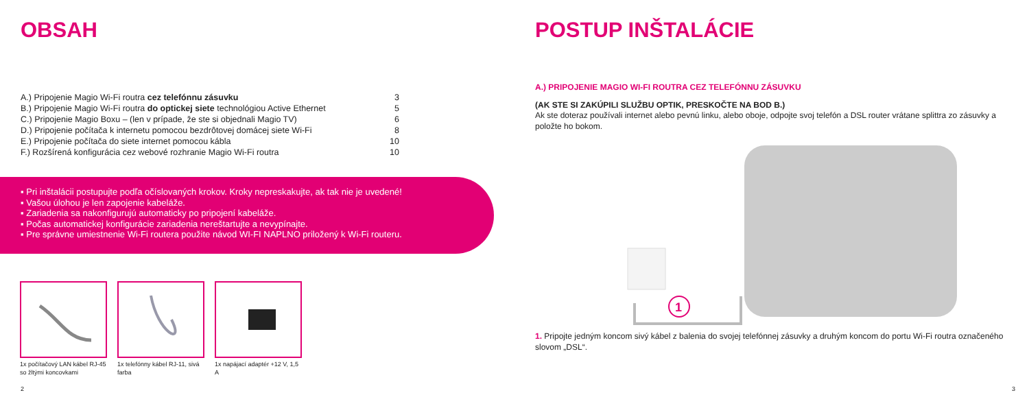OBSAH
A.) Pripojenie Magio Wi-Fi routra cez telefónnu zásuvku 3
B.) Pripojenie Magio Wi-Fi routra do optickej siete technológiou Active Ethernet 5
C.) Pripojenie Magio Boxu – (len v prípade, že ste si objednali Magio TV) 6
D.) Pripojenie počítača k internetu pomocou bezdrôtovej domácej siete Wi-Fi 8
E.) Pripojenie počítača do siete internet pomocou kábla 10
F.) Rozšírená konfigurácia cez webové rozhranie Magio Wi-Fi routra 10
▪ Pri inštalácii postupujte podľa očíslovaných krokov. Kroky nepreskakujte, ak tak nie je uvedené!
▪ Vašou úlohou je len zapojenie kabeláže.
▪ Zariadenia sa nakonfigurujú automaticky po pripojení kabeláže.
▪ Počas automatickej konfigurácie zariadenia nereštartujte a nevypínajte.
▪ Pre správne umiestnenie Wi-Fi routera použite návod WI-FI NAPLNO priložený k Wi-Fi routeru.
1x počítačový LAN kábel RJ-45 so žltými koncovkami
1x telefónny kábel RJ-11, sivá farba
1x napájací adaptér +12 V, 1,5 A
2
POSTUP INŠTALÁCIE
A.) PRIPOJENIE MAGIO WI-FI ROUTRA CEZ TELEFÓNNU ZÁSUVKU
(AK STE SI ZAKÚPILI SLUŽBU OPTIK, PRESKOČTE NA BOD B.)
Ak ste doteraz používali internet alebo pevnú linku, alebo oboje, odpojte svoj telefón a DSL router vrátane splittra zo zásuvky a položte ho bokom.
1
1. Pripojte jedným koncom sivý kábel z balenia do svojej telefónnej zásuvky a druhým koncom do portu Wi-Fi routra označeného slovom „DSL“.
3